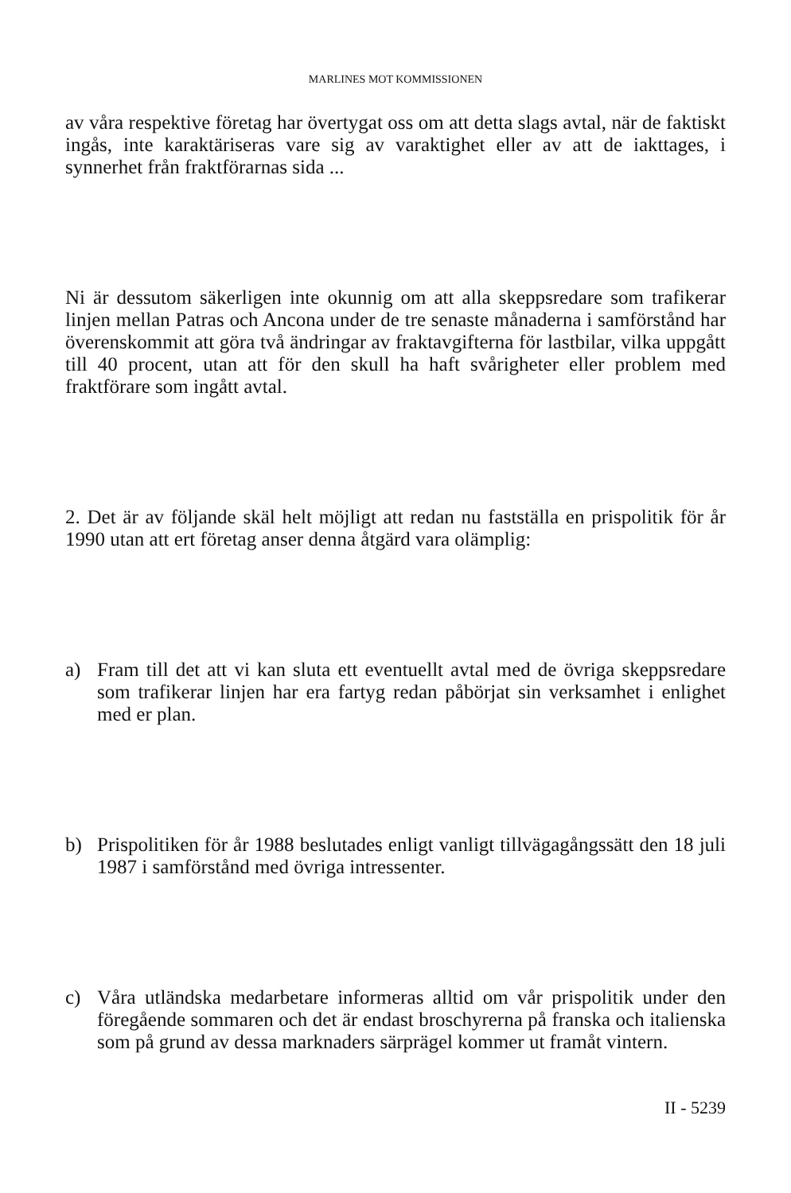MARLINES MOT KOMMISSIONEN
av våra respektive företag har övertygat oss om att detta slags avtal, när de faktiskt ingås, inte karaktäriseras vare sig av varaktighet eller av att de iakttages, i synnerhet från fraktförarnas sida ...
Ni är dessutom säkerligen inte okunnig om att alla skeppsredare som trafikerar linjen mellan Patras och Ancona under de tre senaste månaderna i samförstånd har överenskommit att göra två ändringar av fraktavgifterna för lastbilar, vilka uppgått till 40 procent, utan att för den skull ha haft svårigheter eller problem med fraktförare som ingått avtal.
2. Det är av följande skäl helt möjligt att redan nu fastställa en prispolitik för år 1990 utan att ert företag anser denna åtgärd vara olämplig:
a) Fram till det att vi kan sluta ett eventuellt avtal med de övriga skeppsredare som trafikerar linjen har era fartyg redan påbörjat sin verksamhet i enlighet med er plan.
b) Prispolitiken för år 1988 beslutades enligt vanligt tillvägagångssätt den 18 juli 1987 i samförstånd med övriga intressenter.
c) Våra utländska medarbetare informeras alltid om vår prispolitik under den föregående sommaren och det är endast broschyrerna på franska och italienska som på grund av dessa marknaders särprägel kommer ut framåt vintern.
II - 5239